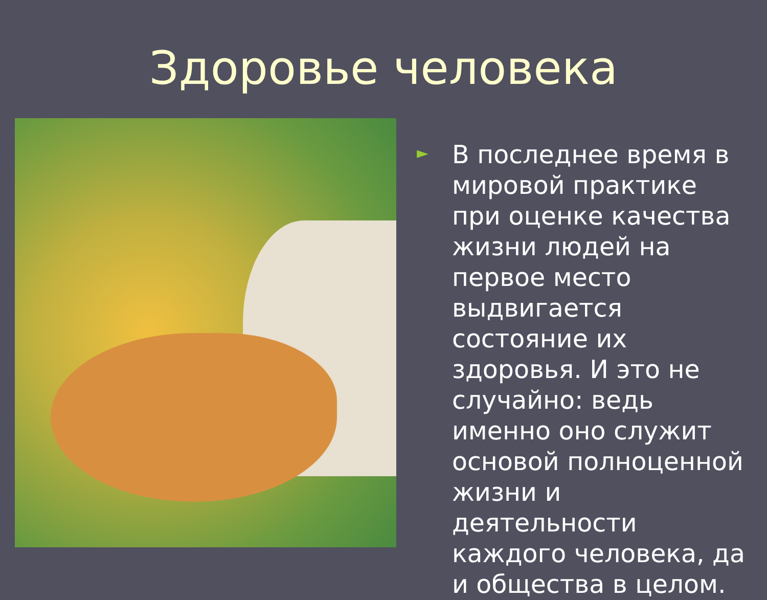Здоровье человека
►
В последнее время в мировой практике при оценке качества жизни людей на первое место выдвигается состояние их здоровья. И это не случайно: ведь именно оно служит основой полноценной жизни и деятельности каждого человека, да и общества в целом.